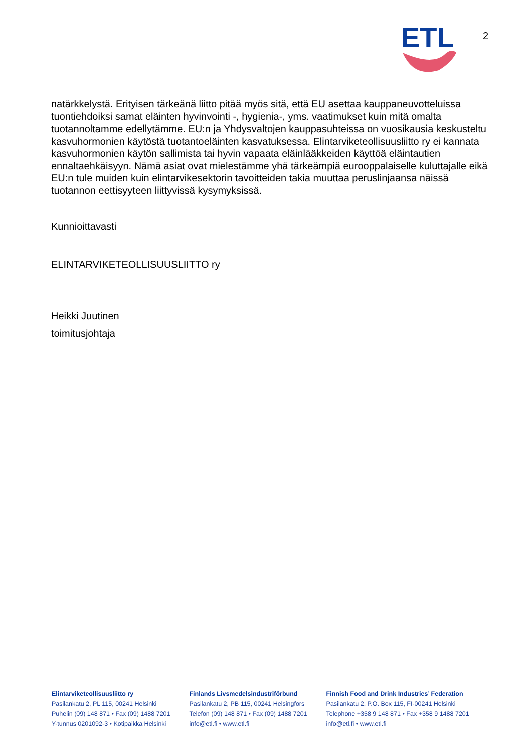ETL
2
natärkkelystä. Erityisen tärkeänä liitto pitää myös sitä, että EU asettaa kauppaneuvotteluissa tuontiehdoiksi samat eläinten hyvinvointi -, hygienia-, yms. vaatimukset kuin mitä omalta tuotannoltamme edellytämme. EU:n ja Yhdysvaltojen kauppasuhteissa on vuosikausia keskusteltu kasvuhormonien käytöstä tuotantoeläinten kasvatuksessa. Elintarviketeollisuusliitto ry ei kannata kasvuhormonien käytön sallimista tai hyvin vapaata eläinlääkkeiden käyttöä eläintautien ennaltaehkäisyyn. Nämä asiat ovat mielestämme yhä tärkeämpiä eurooppalaiselle kuluttajalle eikä EU:n tule muiden kuin elintarvikesektorin tavoitteiden takia muuttaa peruslinjaansa näissä tuotannon eettisyyteen liittyvissä kysymyksissä.
Kunnioittavasti
ELINTARVIKETEOLLISUUSLIITTO ry
Heikki Juutinen
toimitusjohtaja
Elintarviketeollisuusliitto ry
Pasilankatu 2, PL 115, 00241 Helsinki
Puhelin (09) 148 871 • Fax (09) 1488 7201
Y-tunnus 0201092-3 • Kotipaikka Helsinki
Finlands Livsmedelsindustriförbund
Pasilankatu 2, PB 115, 00241 Helsingfors
Telefon (09) 148 871 • Fax (09) 1488 7201
info@etl.fi • www.etl.fi
Finnish Food and Drink Industries’ Federation
Pasilankatu 2, P.O. Box 115, FI-00241 Helsinki
Telephone +358 9 148 871 • Fax +358 9 1488 7201
info@etl.fi • www.etl.fi